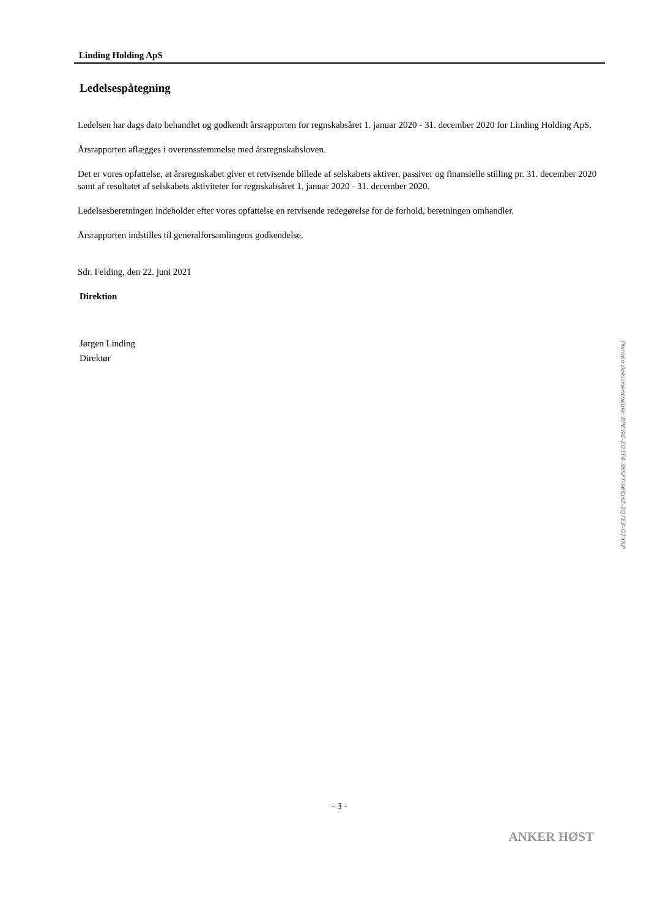Linding Holding ApS
Ledelsespåtegning
Ledelsen har dags dato behandlet og godkendt årsrapporten for regnskabsåret 1. januar 2020 - 31. december 2020 for Linding Holding ApS.
Årsrapporten aflægges i overensstemmelse med årsregnskabsloven.
Det er vores opfattelse, at årsregnskabet giver et retvisende billede af selskabets aktiver, passiver og finansielle stilling pr. 31. december 2020 samt af resultatet af selskabets aktiviteter for regnskabsåret 1. januar 2020 - 31. december 2020.
Ledelsesberetningen indeholder efter vores opfattelse en retvisende redegørelse for de forhold, beretningen omhandler.
Årsrapporten indstilles til generalforsamlingens godkendelse.
Sdr. Felding, den 22. juni 2021
Direktion
Jørgen Linding
Direktør
- 3 -
ANKER HØST
Penneo dokumentnøgle: BPEWE-E03T4-36SFT-S6KHZ-3Q7EZ-GTXKP